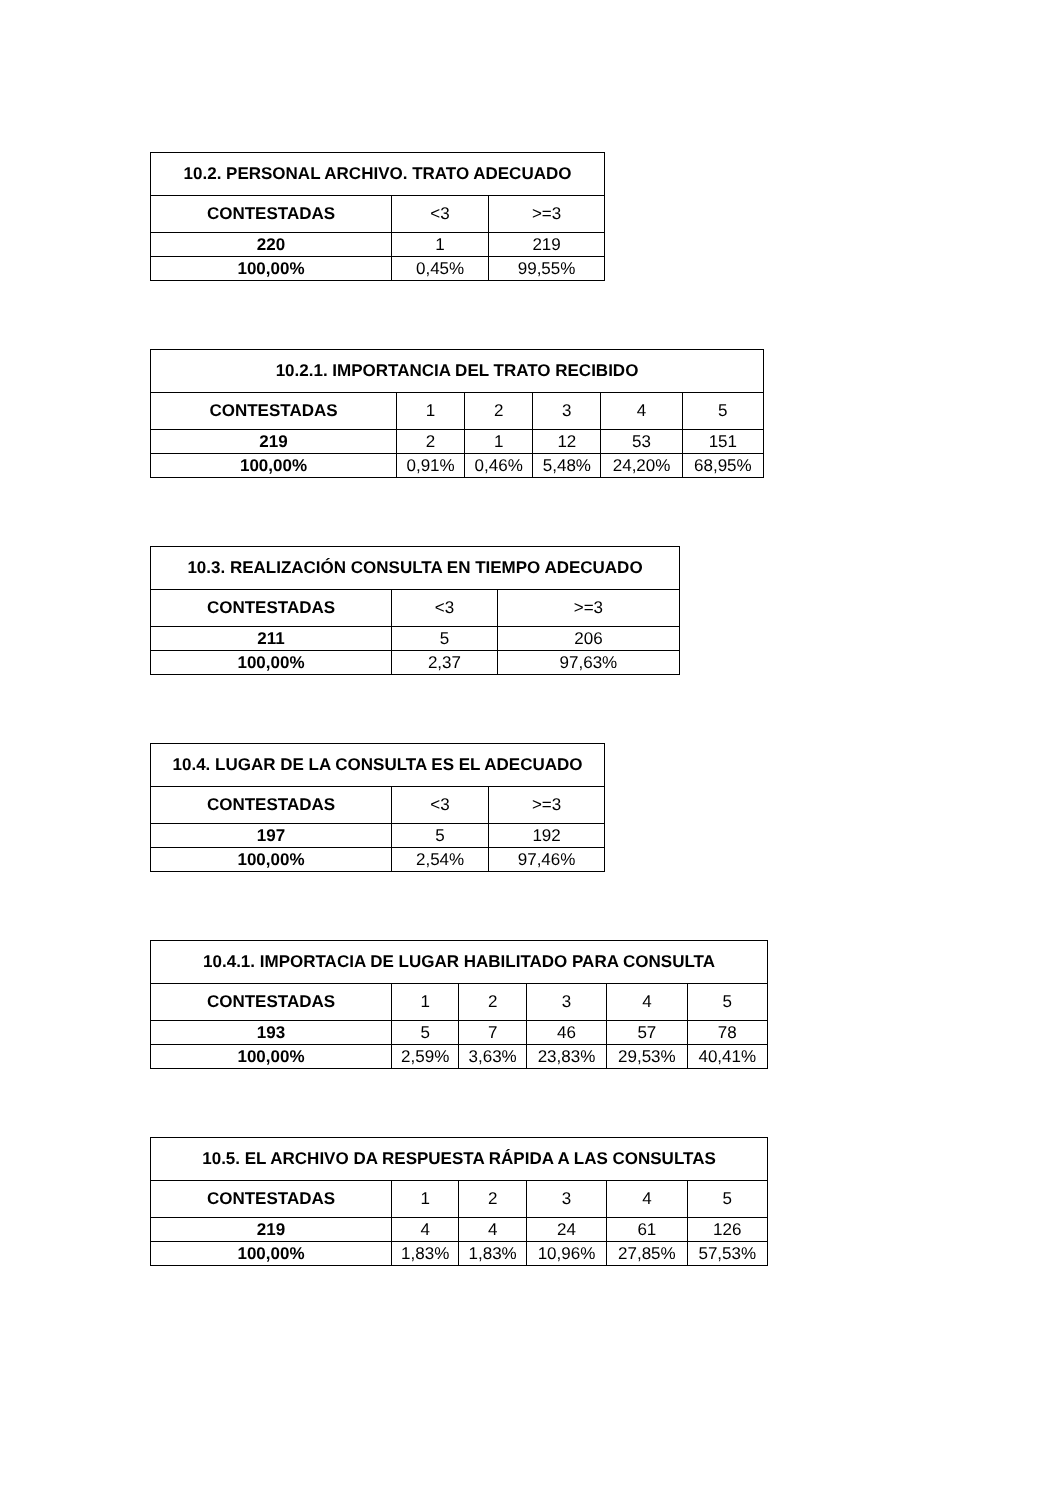| 10.2. PERSONAL ARCHIVO. TRATO ADECUADO | | |
| --- | --- | --- |
| CONTESTADAS | <3 | >=3 |
| 220 | 1 | 219 |
| 100,00% | 0,45% | 99,55% |
| 10.2.1. IMPORTANCIA DEL TRATO RECIBIDO | | | | | |
| --- | --- | --- | --- | --- | --- |
| CONTESTADAS | 1 | 2 | 3 | 4 | 5 |
| 219 | 2 | 1 | 12 | 53 | 151 |
| 100,00% | 0,91% | 0,46% | 5,48% | 24,20% | 68,95% |
| 10.3. REALIZACIÓN CONSULTA EN TIEMPO ADECUADO | | |
| --- | --- | --- |
| CONTESTADAS | <3 | >=3 |
| 211 | 5 | 206 |
| 100,00% | 2,37 | 97,63% |
| 10.4. LUGAR DE LA CONSULTA ES EL ADECUADO | | |
| --- | --- | --- |
| CONTESTADAS | <3 | >=3 |
| 197 | 5 | 192 |
| 100,00% | 2,54% | 97,46% |
| 10.4.1. IMPORTACIA DE LUGAR HABILITADO PARA CONSULTA | | | | | |
| --- | --- | --- | --- | --- | --- |
| CONTESTADAS | 1 | 2 | 3 | 4 | 5 |
| 193 | 5 | 7 | 46 | 57 | 78 |
| 100,00% | 2,59% | 3,63% | 23,83% | 29,53% | 40,41% |
| 10.5. EL ARCHIVO DA RESPUESTA RÁPIDA A LAS CONSULTAS | | | | | |
| --- | --- | --- | --- | --- | --- |
| CONTESTADAS | 1 | 2 | 3 | 4 | 5 |
| 219 | 4 | 4 | 24 | 61 | 126 |
| 100,00% | 1,83% | 1,83% | 10,96% | 27,85% | 57,53% |